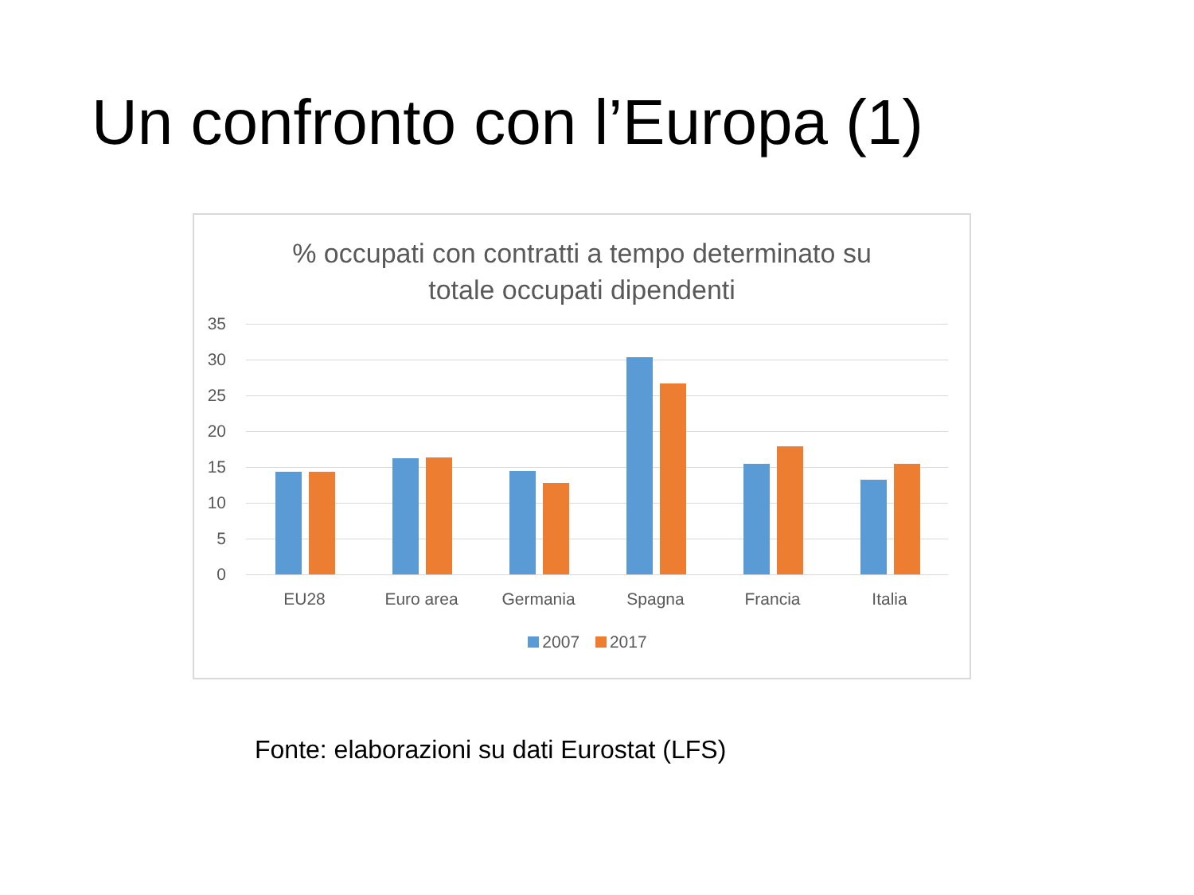Un confronto con l’Europa (1)
% occupati con contratti a tempo determinato su
totale occupati dipendenti
35
30
25
20
15
10
5
0
EU28 Euro area Germania Spagna Francia Italia
2007 2017
Fonte: elaborazioni su dati Eurostat (LFS)